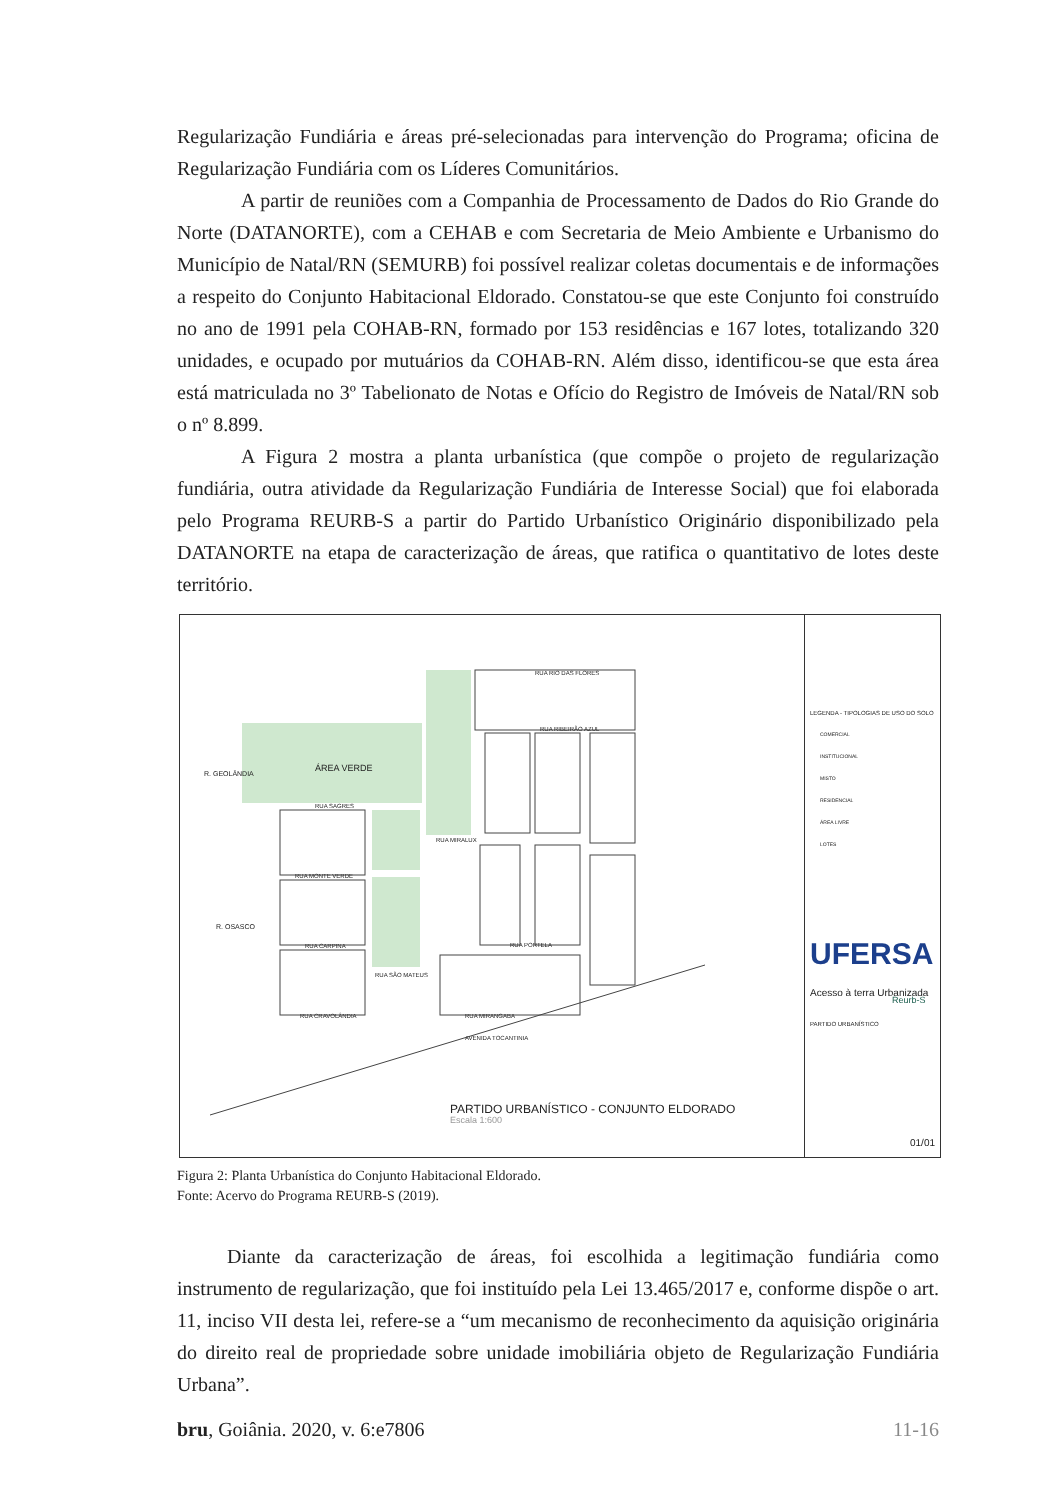Regularização Fundiária e áreas pré-selecionadas para intervenção do Programa; oficina de Regularização Fundiária com os Líderes Comunitários.
A partir de reuniões com a Companhia de Processamento de Dados do Rio Grande do Norte (DATANORTE), com a CEHAB e com Secretaria de Meio Ambiente e Urbanismo do Município de Natal/RN (SEMURB) foi possível realizar coletas documentais e de informações a respeito do Conjunto Habitacional Eldorado. Constatou-se que este Conjunto foi construído no ano de 1991 pela COHAB-RN, formado por 153 residências e 167 lotes, totalizando 320 unidades, e ocupado por mutuários da COHAB-RN. Além disso, identificou-se que esta área está matriculada no 3º Tabelionato de Notas e Ofício do Registro de Imóveis de Natal/RN sob o nº 8.899.
A Figura 2 mostra a planta urbanística (que compõe o projeto de regularização fundiária, outra atividade da Regularização Fundiária de Interesse Social) que foi elaborada pelo Programa REURB-S a partir do Partido Urbanístico Originário disponibilizado pela DATANORTE na etapa de caracterização de áreas, que ratifica o quantitativo de lotes deste território.
ÁREA VERDE
R. GEOLÂNDIA
R. OSASCO
RUA SAGRES
RUA MONTE VERDE
RUA CARPINA
RUA CRAVOLÂNDIA
RUA RIO DAS FLORES
RUA RIBEIRÃO AZUL
RUA MIRALUX
RUA PORTELA
RUA SÃO MATEUS
RUA MIRANGABA
AVENIDA TOCANTINIA
PARTIDO URBANÍSTICO - CONJUNTO ELDORADO
Escala 1:600
LEGENDA - TIPOLOGIAS DE USO DO SOLO
COMERCIAL
INSTITUCIONAL
MISTO
RESIDENCIAL
ÁREA LIVRE
LOTES
UFERSA
Acesso à terra Urbanizada
Reurb-S
PARTIDO URBANÍSTICO
01/01
Figura 2: Planta Urbanística do Conjunto Habitacional Eldorado.
Fonte: Acervo do Programa REURB-S (2019).
Diante da caracterização de áreas, foi escolhida a legitimação fundiária como instrumento de regularização, que foi instituído pela Lei 13.465/2017 e, conforme dispõe o art. 11, inciso VII desta lei, refere-se a “um mecanismo de reconhecimento da aquisição originária do direito real de propriedade sobre unidade imobiliária objeto de Regularização Fundiária Urbana”.
bru, Goiânia. 2020, v. 6:e7806 11-16